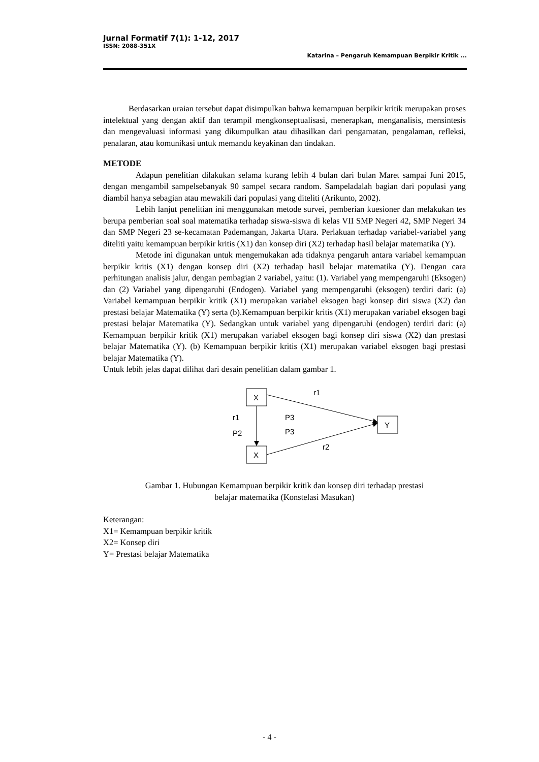Jurnal Formatif 7(1): 1-12, 2017
ISSN: 2088-351X
Katarina – Pengaruh Kemampuan Berpikir Kritik ...
Berdasarkan uraian tersebut dapat disimpulkan bahwa kemampuan berpikir kritik merupakan proses intelektual yang dengan aktif dan terampil mengkonseptualisasi, menerapkan, menganalisis, mensintesis dan mengevaluasi informasi yang dikumpulkan atau dihasilkan dari pengamatan, pengalaman, refleksi, penalaran, atau komunikasi untuk memandu keyakinan dan tindakan.
METODE
Adapun penelitian dilakukan selama kurang lebih 4 bulan dari bulan Maret sampai Juni 2015, dengan mengambil sampelsebanyak 90 sampel secara random. Sampeladalah bagian dari populasi yang diambil hanya sebagian atau mewakili dari populasi yang diteliti (Arikunto, 2002).
Lebih lanjut penelitian ini menggunakan metode survei, pemberian kuesioner dan melakukan tes berupa pemberian soal soal matematika terhadap siswa-siswa di kelas VII SMP Negeri 42, SMP Negeri 34 dan SMP Negeri 23 se-kecamatan Pademangan, Jakarta Utara. Perlakuan terhadap variabel-variabel yang diteliti yaitu kemampuan berpikir kritis (X1) dan konsep diri (X2) terhadap hasil belajar matematika (Y).
Metode ini digunakan untuk mengemukakan ada tidaknya pengaruh antara variabel kemampuan berpikir kritis (X1) dengan konsep diri (X2) terhadap hasil belajar matematika (Y). Dengan cara perhitungan analisis jalur, dengan pembagian 2 variabel, yaitu: (1). Variabel yang mempengaruhi (Eksogen) dan (2) Variabel yang dipengaruhi (Endogen). Variabel yang mempengaruhi (eksogen) terdiri dari: (a) Variabel kemampuan berpikir kritik (X1) merupakan variabel eksogen bagi konsep diri siswa (X2) dan prestasi belajar Matematika (Y) serta (b).Kemampuan berpikir kritis (X1) merupakan variabel eksogen bagi prestasi belajar Matematika (Y). Sedangkan untuk variabel yang dipengaruhi (endogen) terdiri dari: (a) Kemampuan berpikir kritik (X1) merupakan variabel eksogen bagi konsep diri siswa (X2) dan prestasi belajar Matematika (Y). (b) Kemampuan berpikir kritis (X1) merupakan variabel eksogen bagi prestasi belajar Matematika (Y).
Untuk lebih jelas dapat dilihat dari desain penelitian dalam gambar 1.
X
X
Y
r1
r1
P2
P3
P3
r2
Gambar 1. Hubungan Kemampuan berpikir kritik dan konsep diri terhadap prestasi
belajar matematika (Konstelasi Masukan)
Keterangan:
X1= Kemampuan berpikir kritik
X2= Konsep diri
Y= Prestasi belajar Matematika
- 4 -